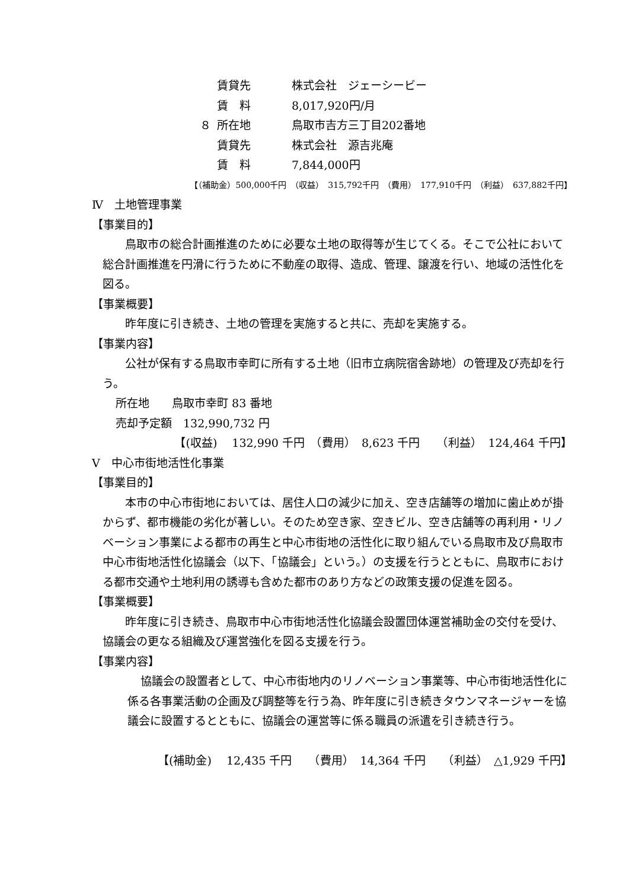賃貸先 株式会社　ジェーシービー
賃　料 8,017,920円/月
８ 所在地 鳥取市吉方三丁目202番地
賃貸先 株式会社　源吉兆庵
賃　料 7,844,000円
【（補助金）500,000千円　（収益）　315,792千円　（費用）　177,910千円　（利益）　637,882千円】
Ⅳ　土地管理事業
【事業目的】
鳥取市の総合計画推進のために必要な土地の取得等が生じてくる。そこで公社において総合計画推進を円滑に行うために不動産の取得、造成、管理、譲渡を行い、地域の活性化を図る。
【事業概要】
昨年度に引き続き、土地の管理を実施すると共に、売却を実施する。
【事業内容】
公社が保有する鳥取市幸町に所有する土地（旧市立病院宿舎跡地）の管理及び売却を行う。
所在地　　鳥取市幸町 83 番地
売却予定額　132,990,732 円
【(収益)　 132,990 千円　（費用）　8,623 千円　　（利益）　124,464 千円】
Ⅴ　中心市街地活性化事業
【事業目的】
本市の中心市街地においては、居住人口の減少に加え、空き店舗等の増加に歯止めが掛からず、都市機能の劣化が著しい。そのため空き家、空きビル、空き店舗等の再利用・リノベーション事業による都市の再生と中心市街地の活性化に取り組んでいる鳥取市及び鳥取市中心市街地活性化協議会（以下、「協議会」という。）の支援を行うとともに、鳥取市における都市交通や土地利用の誘導も含めた都市のあり方などの政策支援の促進を図る。
【事業概要】
昨年度に引き続き、鳥取市中心市街地活性化協議会設置団体運営補助金の交付を受け、協議会の更なる組織及び運営強化を図る支援を行う。
【事業内容】
協議会の設置者として、中心市街地内のリノベーション事業等、中心市街地活性化に係る各事業活動の企画及び調整等を行う為、昨年度に引き続きタウンマネージャーを協議会に設置するとともに、協議会の運営等に係る職員の派遣を引き続き行う。
【(補助金)　 12,435 千円　　（費用）　14,364 千円　　（利益）　△1,929 千円】